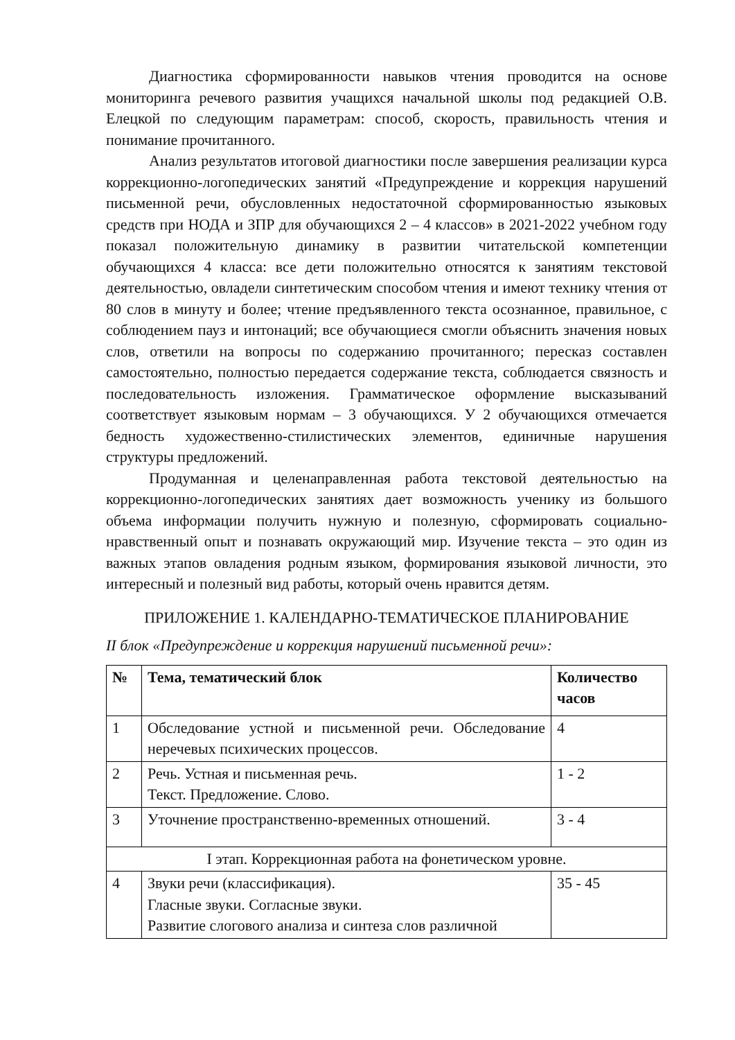Диагностика сформированности навыков чтения проводится на основе мониторинга речевого развития учащихся начальной школы под редакцией О.В. Елецкой по следующим параметрам: способ, скорость, правильность чтения и понимание прочитанного.
Анализ результатов итоговой диагностики после завершения реализации курса коррекционно-логопедических занятий «Предупреждение и коррекция нарушений письменной речи, обусловленных недостаточной сформированностью языковых средств при НОДА и ЗПР для обучающихся 2 – 4 классов» в 2021-2022 учебном году показал положительную динамику в развитии читательской компетенции обучающихся 4 класса: все дети положительно относятся к занятиям текстовой деятельностью, овладели синтетическим способом чтения и имеют технику чтения от 80 слов в минуту и более; чтение предъявленного текста осознанное, правильное, с соблюдением пауз и интонаций; все обучающиеся смогли объяснить значения новых слов, ответили на вопросы по содержанию прочитанного; пересказ составлен самостоятельно, полностью передается содержание текста, соблюдается связность и последовательность изложения. Грамматическое оформление высказываний соответствует языковым нормам – 3 обучающихся. У 2 обучающихся отмечается бедность художественно-стилистических элементов, единичные нарушения структуры предложений.
Продуманная и целенаправленная работа текстовой деятельностью на коррекционно-логопедических занятиях дает возможность ученику из большого объема информации получить нужную и полезную, сформировать социально-нравственный опыт и познавать окружающий мир. Изучение текста – это один из важных этапов овладения родным языком, формирования языковой личности, это интересный и полезный вид работы, который очень нравится детям.
ПРИЛОЖЕНИЕ 1. КАЛЕНДАРНО-ТЕМАТИЧЕСКОЕ ПЛАНИРОВАНИЕ
II блок «Предупреждение и коррекция нарушений письменной речи»:
| № | Тема, тематический блок | Количество часов |
| --- | --- | --- |
| 1 | Обследование устной и письменной речи. Обследование неречевых психических процессов. | 4 |
| 2 | Речь. Устная и письменная речь. Текст. Предложение. Слово. | 1 - 2 |
| 3 | Уточнение пространственно-временных отношений. | 3 - 4 |
| I этап. Коррекционная работа на фонетическом уровне. | | |
| 4 | Звуки речи (классификация). Гласные звуки. Согласные звуки. Развитие слогового анализа и синтеза слов различной | 35 - 45 |